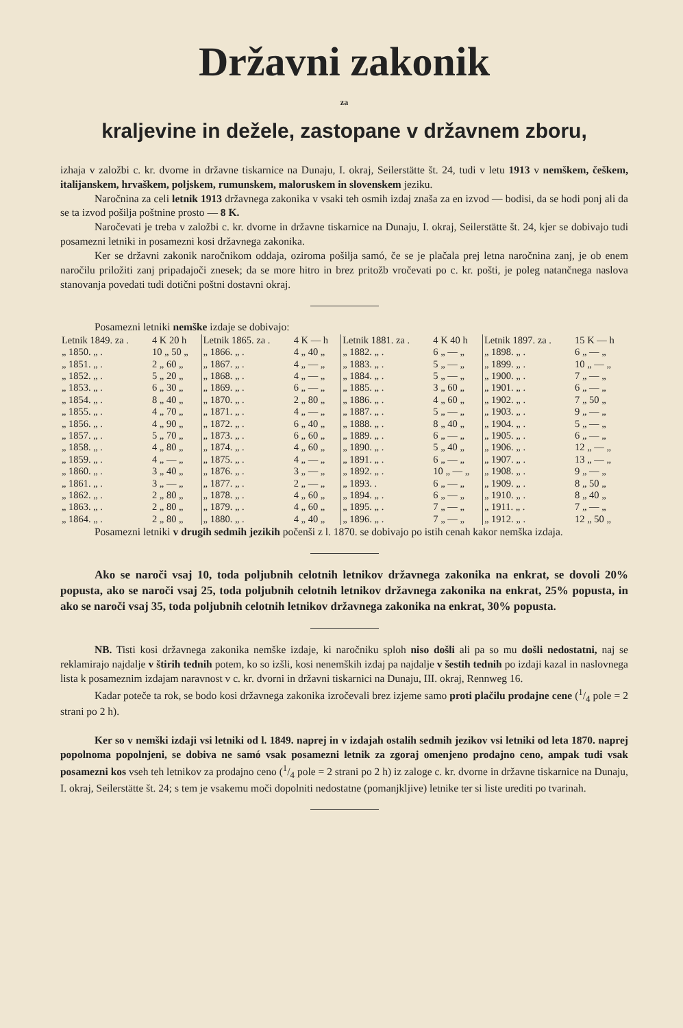Državni zakonik
za
kraljevine in dežele, zastopane v državnem zboru,
izhaja v založbi c. kr. dvorne in državne tiskarnice na Dunaju, I. okraj, Seilerstätte št. 24, tudi v letu 1913 v nemškem, češkem, italijanskem, hrvaškem, poljskem, rumunskem, maloruskem in slovenskem jeziku.
Naročnina za celi letnik 1913 državnega zakonika v vsaki teh osmih izdaj znaša za en izvod — bodisi, da se hodi ponj ali da se ta izvod pošilja poštnine prosto — 8 K.
Naročevati je treba v založbi c. kr. dvorne in državne tiskarnice na Dunaju, I. okraj, Seilerstätte št. 24, kjer se dobivajo tudi posamezni letniki in posamezni kosi državnega zakonika.
Ker se državni zakonik naročnikom oddaja, oziroma pošilja samó, če se je plačala prej letna naročnina zanj, je ob enem naročilu priložiti zanj pripadajoči znesek; da se more hitro in brez pritožb vročevati po c. kr. pošti, je poleg natančnega naslova stanovanja povedati tudi dotični poštni dostavni okraj.
Posamezni letniki nemške izdaje se dobivajo:
| Letnik 1849. za . | 4 K 20 h | Letnik 1865. za . | 4 K — h | Letnik 1881. za . | 4 K 40 h | Letnik 1897. za . | 15 K — h |
| „ 1850. „ . | 10 „ 50 „ | „ 1866. „ . | 4 „ 40 „ | „ 1882. „ . | 6 „ — „ | „ 1898. „ . | 6 „ — „ |
| „ 1851. „ . | 2 „ 60 „ | „ 1867. „ . | 4 „ — „ | „ 1883. „ . | 5 „ — „ | „ 1899. „ . | 10 „ — „ |
| „ 1852. „ . | 5 „ 20 „ | „ 1868. „ . | 4 „ — „ | „ 1884. „ . | 5 „ — „ | „ 1900. „ . | 7 „ — „ |
| „ 1853. „ . | 6 „ 30 „ | „ 1869. „ . | 6 „ — „ | „ 1885. „ . | 3 „ 60 „ | „ 1901. „ . | 6 „ — „ |
| „ 1854. „ . | 8 „ 40 „ | „ 1870. „ . | 2 „ 80 „ | „ 1886. „ . | 4 „ 60 „ | „ 1902. „ . | 7 „ 50 „ |
| „ 1855. „ . | 4 „ 70 „ | „ 1871. „ . | 4 „ — „ | „ 1887. „ . | 5 „ — „ | „ 1903. „ . | 9 „ — „ |
| „ 1856. „ . | 4 „ 90 „ | „ 1872. „ . | 6 „ 40 „ | „ 1888. „ . | 8 „ 40 „ | „ 1904. „ . | 5 „ — „ |
| „ 1857. „ . | 5 „ 70 „ | „ 1873. „ . | 6 „ 60 „ | „ 1889. „ . | 6 „ — „ | „ 1905. „ . | 6 „ — „ |
| „ 1858. „ . | 4 „ 80 „ | „ 1874. „ . | 4 „ 60 „ | „ 1890. „ . | 5 „ 40 „ | „ 1906. „ . | 12 „ — „ |
| „ 1859. „ . | 4 „ — „ | „ 1875. „ . | 4 „ — „ | „ 1891. „ . | 6 „ — „ | „ 1907. „ . | 13 „ — „ |
| „ 1860. „ . | 3 „ 40 „ | „ 1876. „ . | 3 „ — „ | „ 1892. „ . | 10 „ — „ | „ 1908. „ . | 9 „ — „ |
| „ 1861. „ . | 3 „ — „ | „ 1877. „ . | 2 „ — „ | „ 1893. . | 6 „ — „ | „ 1909. „ . | 8 „ 50 „ |
| „ 1862. „ . | 2 „ 80 „ | „ 1878. „ . | 4 „ 60 „ | „ 1894. „ . | 6 „ — „ | „ 1910. „ . | 8 „ 40 „ |
| „ 1863. „ . | 2 „ 80 „ | „ 1879. „ . | 4 „ 60 „ | „ 1895. „ . | 7 „ — „ | „ 1911. „ . | 7 „ — „ |
| „ 1864. „ . | 2 „ 80 „ | „ 1880. „ . | 4 „ 40 „ | „ 1896. „ . | 7 „ — „ | „ 1912. „ . | 12 „ 50 „ |
Posamezni letniki v drugih sedmih jezikih počenši z l. 1870. se dobivajo po istih cenah kakor nemška izdaja.
Ako se naroči vsaj 10, toda poljubnih celotnih letnikov državnega zakonika na enkrat, se dovoli 20% popusta, ako se naroči vsaj 25, toda poljubnih celotnih letnikov državnega zakonika na enkrat, 25% popusta, in ako se naroči vsaj 35, toda poljubnih celotnih letnikov državnega zakonika na enkrat, 30% popusta.
NB. Tisti kosi državnega zakonika nemške izdaje, ki naročniku sploh niso došli ali pa so mu došli nedostatni, naj se reklamirajo najdalje v štirih tednih potem, ko so izšli, kosi nenemških izdaj pa najdalje v šestih tednih po izdaji kazal in naslovnega lista k posameznim izdajam naravnost v c. kr. dvorni in državni tiskarnici na Dunaju, III. okraj, Rennweg 16.
Kadar poteče ta rok, se bodo kosi državnega zakonika izročevali brez izjeme samo proti plačilu prodajne cene (1/4 pole = 2 strani po 2 h).
Ker so v nemški izdaji vsi letniki od l. 1849. naprej in v izdajah ostalih sedmih jezikov vsi letniki od leta 1870. naprej popolnoma popolnjeni, se dobiva ne samó vsak posamezni letnik za zgoraj omenjeno prodajno ceno, ampak tudi vsak posamezni kos vseh teh letnikov za prodajno ceno (1/4 pole = 2 strani po 2 h) iz zaloge c. kr. dvorne in državne tiskarnice na Dunaju, I. okraj, Seilerstätte št. 24; s tem je vsakemu moči dopolniti nedostatne (pomanjkljive) letnike ter si liste urediti po tvarinah.